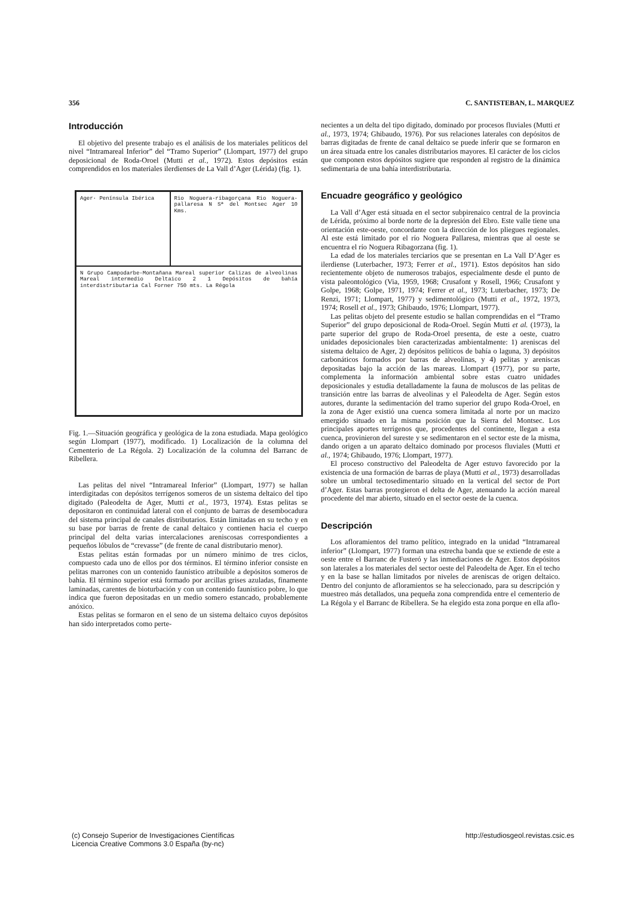356 C. SANTISTEBAN, L. MARQUEZ
Introducción
El objetivo del presente trabajo es el análisis de los materiales pelíticos del nivel “Intramareal Inferior” del “Tramo Superior” (Llompart, 1977) del grupo deposicional de Roda-Oroel (Mutti et al., 1972). Estos depósitos están comprendidos en los materiales ilerdienses de La Vall d’Ager (Lérida) (fig. 1).
Ager· Península Ibérica
Rio Noguera-ribagorçana Rio Noguera-pallaresa N Sª del Montsec Ager 10 Kms.
N Grupo Campodarbe-Montañana Mareal superior Calizas de alveolinas Mareal intermedio Deltaico 2 1 Depósitos de bahía interdistributaria Cal Forner 750 mts. La Régola
Fig. 1.—Situación geográfica y geológica de la zona estudiada. Mapa geológico según Llompart (1977), modificado. 1) Localización de la columna del Cementerio de La Régola. 2) Localización de la columna del Barranc de Ribellera.
Las pelitas del nivel “Intramareal Inferior” (Llompart, 1977) se hallan interdigitadas con depósitos terrígenos someros de un sistema deltaico del tipo digitado (Paleodelta de Ager, Mutti et al., 1973, 1974). Estas pelitas se depositaron en continuidad lateral con el conjunto de barras de desembocadura del sistema principal de canales distributarios. Están limitadas en su techo y en su base por barras de frente de canal deltaico y contienen hacia el cuerpo principal del delta varias intercalaciones areniscosas correspondientes a pequeños lóbulos de “crevasse” (de frente de canal distributario menor).
Estas pelitas están formadas por un número mínimo de tres ciclos, compuesto cada uno de ellos por dos términos. El término inferior consiste en pelitas marrones con un contenido faunístico atribuíble a depósitos someros de bahía. El término superior está formado por arcillas grises azuladas, finamente laminadas, carentes de bioturbación y con un contenido faunístico pobre, lo que indica que fueron depositadas en un medio somero estancado, probablemente anóxico.
Estas pelitas se formaron en el seno de un sistema deltaico cuyos depósitos han sido interpretados como perte-
necientes a un delta del tipo digitado, dominado por procesos fluviales (Mutti et al., 1973, 1974; Ghibaudo, 1976). Por sus relaciones laterales con depósitos de barras digitadas de frente de canal deltaico se puede inferir que se formaron en un área situada entre los canales distributarios mayores. El carácter de los ciclos que componen estos depósitos sugiere que responden al registro de la dinámica sedimentaria de una bahía interdistributaria.
Encuadre geográfico y geológico
La Vall d’Ager está situada en el sector subpirenaico central de la provincia de Lérida, próximo al borde norte de la depresión del Ebro. Este valle tiene una orientación este-oeste, concordante con la dirección de los pliegues regionales. Al este está limitado por el río Noguera Pallaresa, mientras que al oeste se encuentra el río Noguera Ribagorzana (fig. 1).
La edad de los materiales terciarios que se presentan en La Vall D’Ager es ilerdiense (Luterbacher, 1973; Ferrer et al., 1971). Estos depósitos han sido recientemente objeto de numerosos trabajos, especialmente desde el punto de vista paleontológico (Via, 1959, 1968; Crusafont y Rosell, 1966; Crusafont y Golpe, 1968; Golpe, 1971, 1974; Ferrer et al., 1973; Luterbacher, 1973; De Renzi, 1971; Llompart, 1977) y sedimentológico (Mutti et al., 1972, 1973, 1974; Rosell et al., 1973; Ghibaudo, 1976; Llompart, 1977).
Las pelitas objeto del presente estudio se hallan comprendidas en el “Tramo Superior” del grupo deposicional de Roda-Oroel. Según Mutti et al. (1973), la parte superior del grupo de Roda-Oroel presenta, de este a oeste, cuatro unidades deposicionales bien caracterizadas ambientalmente: 1) areniscas del sistema deltaico de Ager, 2) depósitos pelíticos de bahía o laguna, 3) depósitos carbonáticos formados por barras de alveolinas, y 4) pelitas y areniscas depositadas bajo la acción de las mareas. Llompart (1977), por su parte, complementa la información ambiental sobre estas cuatro unidades deposicionales y estudia detalladamente la fauna de moluscos de las pelitas de transición entre las barras de alveolinas y el Paleodelta de Ager. Según estos autores, durante la sedimentación del tramo superior del grupo Roda-Oroel, en la zona de Ager existió una cuenca somera limitada al norte por un macizo emergido situado en la misma posición que la Sierra del Montsec. Los principales aportes terrígenos que, procedentes del continente, llegan a esta cuenca, provinieron del sureste y se sedimentaron en el sector este de la misma, dando origen a un aparato deltaico dominado por procesos fluviales (Mutti et al., 1974; Ghibaudo, 1976; Llompart, 1977).
El proceso constructivo del Paleodelta de Ager estuvo favorecido por la existencia de una formación de barras de playa (Mutti et al., 1973) desarrolladas sobre un umbral tectosedimentario situado en la vertical del sector de Port d’Ager. Estas barras protegieron el delta de Ager, atenuando la acción mareal procedente del mar abierto, situado en el sector oeste de la cuenca.
Descripción
Los afloramientos del tramo pelítico, integrado en la unidad “Intramareal inferior” (Llompart, 1977) forman una estrecha banda que se extiende de este a oeste entre el Barranc de Fusteró y las inmediaciones de Ager. Estos depósitos son laterales a los materiales del sector oeste del Paleodelta de Ager. En el techo y en la base se hallan limitados por niveles de areniscas de origen deltaico. Dentro del conjunto de afloramientos se ha seleccionado, para su descripción y muestreo más detallados, una pequeña zona comprendida entre el cementerio de La Régola y el Barranc de Ribellera. Se ha elegido esta zona porque en ella aflo-
(c) Consejo Superior de Investigaciones Científicas
Licencia Creative Commons 3.0 España (by-nc)
http://estudiosgeol.revistas.csic.es